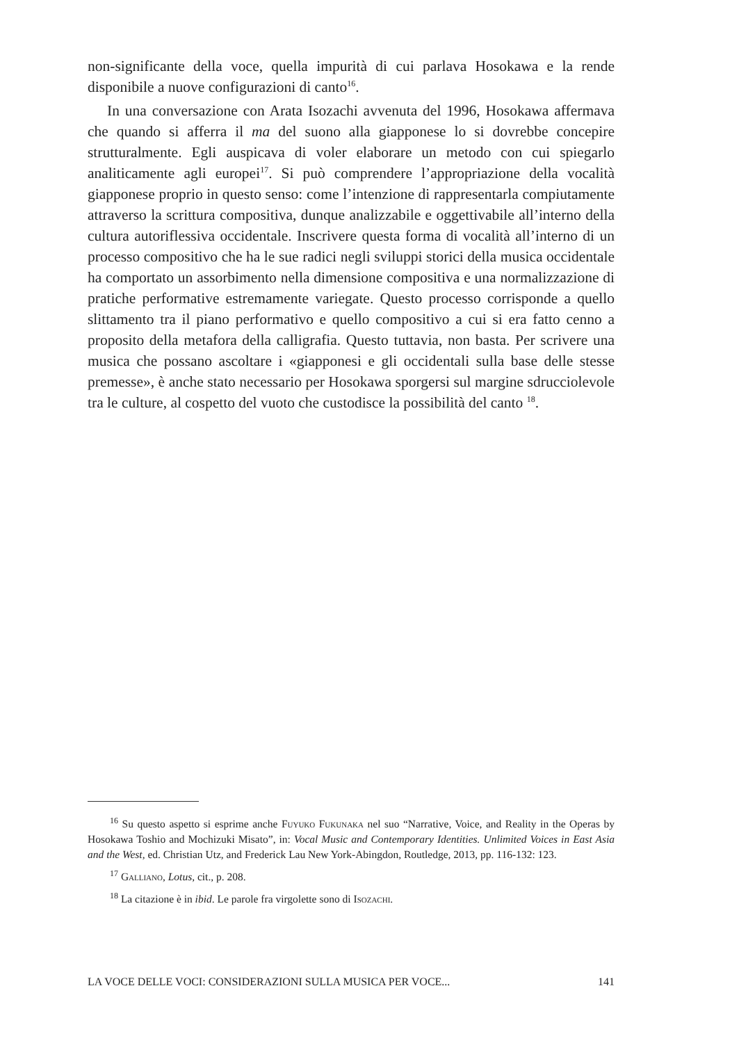non-significante della voce, quella impurità di cui parlava Hosokawa e la rende disponibile a nuove configurazioni di canto<sup>16</sup>.
In una conversazione con Arata Isozachi avvenuta del 1996, Hosokawa affermava che quando si afferra il ma del suono alla giapponese lo si dovrebbe concepire strutturalmente. Egli auspicava di voler elaborare un metodo con cui spiegarlo analiticamente agli europei<sup>17</sup>. Si può comprendere l’appropriazione della vocalità giapponese proprio in questo senso: come l’intenzione di rappresentarla compiutamente attraverso la scrittura compositiva, dunque analizzabile e oggettivabile all’interno della cultura autoriflessiva occidentale. Inscrivere questa forma di vocalità all’interno di un processo compositivo che ha le sue radici negli sviluppi storici della musica occidentale ha comportato un assorbimento nella dimensione compositiva e una normalizzazione di pratiche performative estremamente variegate. Questo processo corrisponde a quello slittamento tra il piano performativo e quello compositivo a cui si era fatto cenno a proposito della metafora della calligrafia. Questo tuttavia, non basta. Per scrivere una musica che possano ascoltare i «giapponesi e gli occidentali sulla base delle stesse premesse», è anche stato necessario per Hosokawa sporgersi sul margine sdrucciolevole tra le culture, al cospetto del vuoto che custodisce la possibilità del canto <sup>18</sup>.
<sup>16</sup> Su questo aspetto si esprime anche Fuyuko Fukunaka nel suo “Narrative, Voice, and Reality in the Operas by Hosokawa Toshio and Mochizuki Misato”, in: Vocal Music and Contemporary Identities. Unlimited Voices in East Asia and the West, ed. Christian Utz, and Frederick Lau New York-Abingdon, Routledge, 2013, pp. 116-132: 123.
<sup>17</sup> Galliano, Lotus, cit., p. 208.
<sup>18</sup> La citazione è in ibid. Le parole fra virgolette sono di Isozachi.
LA VOCE DELLE VOCI: CONSIDERAZIONI SULLA MUSICA PER VOCE... 141